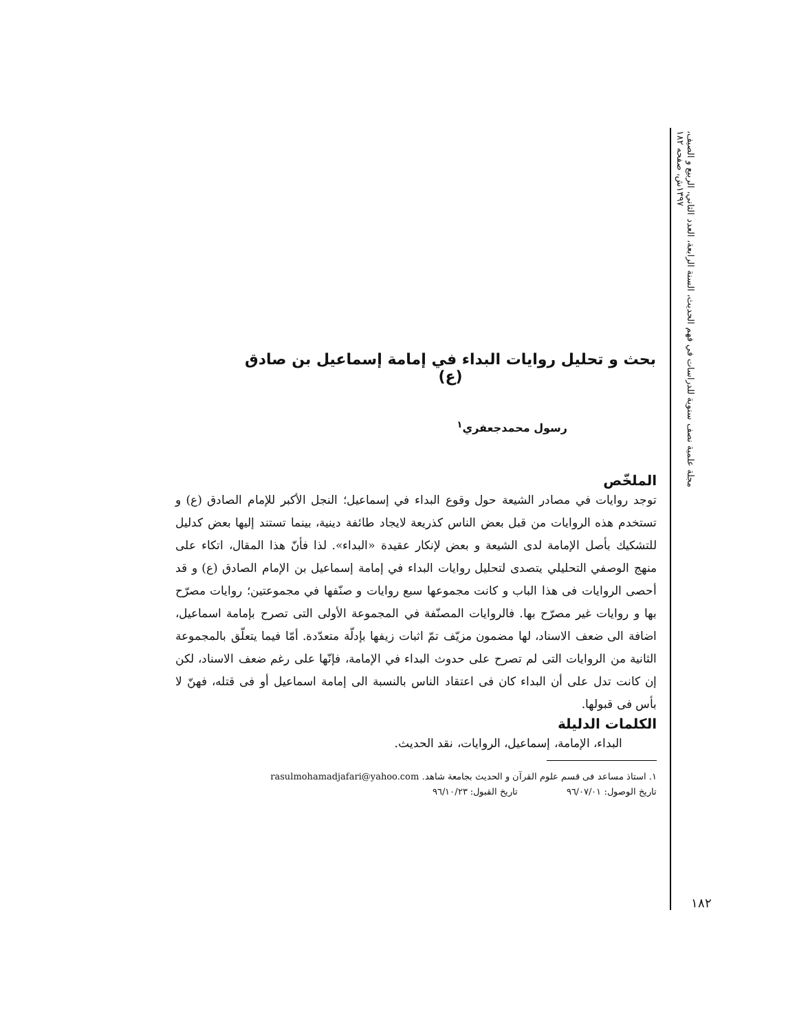مجلة علمية نصف سنوية للدراسات في فهم الحديث، السنة الرابعة، العدد الثاني، الربيع و الصيف، ١٣٩٧ش، صفحه ١٨٢
بحث و تحليل روايات البداء في إمامة إسماعيل بن صادق (ع)
رسول محمدجعفري<sup>١</sup>
الملخّص
توجد روايات في مصادر الشيعة حول وقوع البداء في إسماعيل؛ النجل الأكبر للإمام الصادق (ع) و تستخدم هذه الروايات من قبل بعض الناس كذريعة لايجاد طائفة دينية، بينما تستند إليها بعض كدليل للتشكيك بأصل الإمامة لدى الشيعة و بعض لإنكار عقيدة «البداء». لذا فأنّ هذا المقال، اتكاء على منهج الوصفي التحليلي يتصدى لتحليل روايات البداء في إمامة إسماعيل بن الإمام الصادق (ع) و قد أحصى الروايات فى هذا الباب و كانت مجموعها سبع روايات و صنّفها في مجموعتين؛ روايات مصرّح بها و روايات غير مصرّح بها. فالروايات المصنّفة في المجموعة الأولى التى تصرح بإمامة اسماعيل، اضافة الى ضعف الاسناد، لها مضمون مزيّف تمّ اثبات زيفها بإدلّة متعدّدة. أمّا فيما يتعلّق بالمجموعة الثانية من الروايات التى لم تصرح على حدوث البداء في الإمامة، فإنّها على رغم ضعف الاسناد، لكن إن كانت تدل على أن البداء كان فى اعتقاد الناس بالنسبة الى إمامة اسماعيل أو فى قتله، فهنّ لا بأس فى قبولها.
الكلمات الدليلة
البداء، الإمامة، إسماعيل، الروايات، نقد الحديث.
١. استاذ مساعد فى قسم علوم القرآن و الحديث بجامعة شاهد. rasulmohamadjafari@yahoo.com
تاريخ الوصول: ٩٦/٠٧/٠١ تاريخ القبول: ٩٦/١٠/٢٣
١٨٢